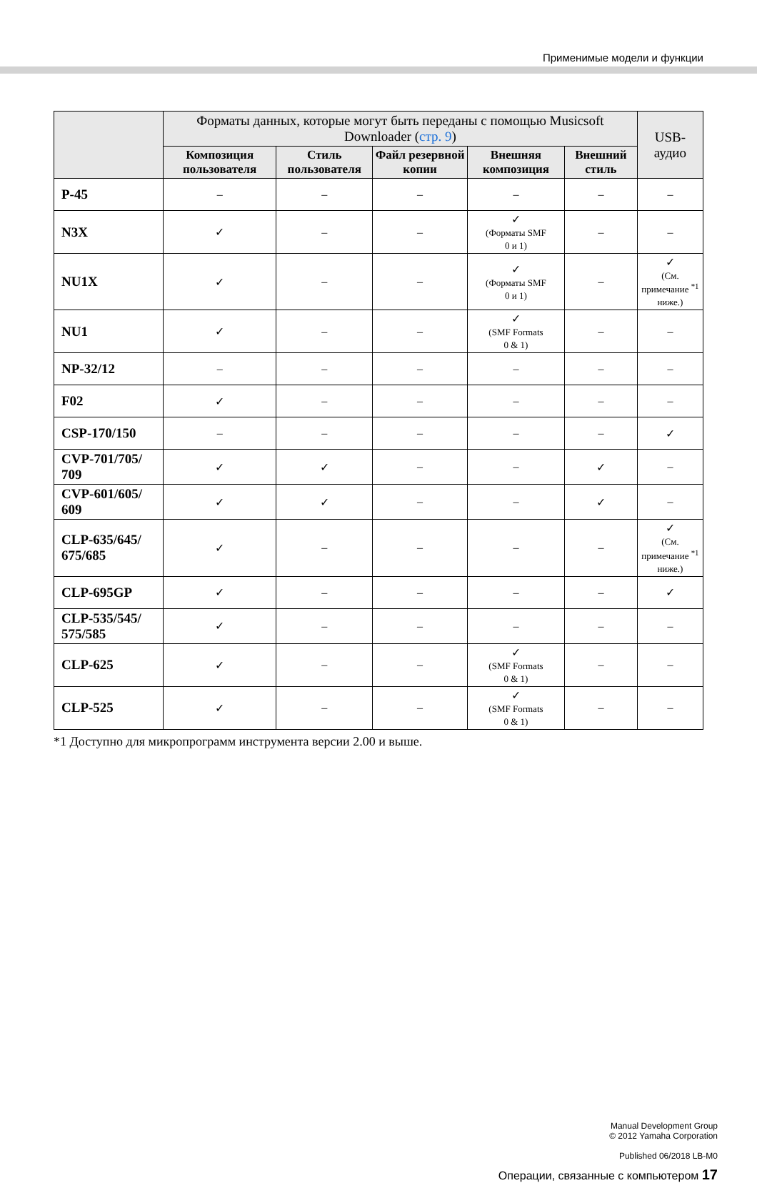Применимые модели и функции
| | Форматы данных, которые могут быть переданы с помощью Musicsoft Downloader ( стр. 9 ) | | | | | USB-аудио |
| --- | --- | --- | --- | --- | --- | --- |
| | Композиция пользователя | Стиль пользователя | Файл резервной копии | Внешняя композиция | Внешний стиль | |
| P-45 | – | – | – | – | – | – |
| N3X | ✓ | – | – | ✓ (Форматы SMF 0 и 1) | – | – |
| NU1X | ✓ | – | – | ✓ (Форматы SMF 0 и 1) | – | ✓ (См. примечание <sup>*1</sup> ниже.) |
| NU1 | ✓ | – | – | ✓ (SMF Formats 0 & 1) | – | – |
| NP-32/12 | – | – | – | – | – | – |
| F02 | ✓ | – | – | – | – | – |
| CSP-170/150 | – | – | – | – | – | ✓ |
| CVP-701/705/ 709 | ✓ | ✓ | – | – | ✓ | – |
| CVP-601/605/ 609 | ✓ | ✓ | – | – | ✓ | – |
| CLP-635/645/ 675/685 | ✓ | – | – | – | – | ✓ (См. примечание <sup>*1</sup> ниже.) |
| CLP-695GP | ✓ | – | – | – | – | ✓ |
| CLP-535/545/ 575/585 | ✓ | – | – | – | – | – |
| CLP-625 | ✓ | – | – | ✓ (SMF Formats 0 & 1) | – | – |
| CLP-525 | ✓ | – | – | ✓ (SMF Formats 0 & 1) | – | – |
*1 Доступно для микропрограмм инструмента версии 2.00 и выше.
Manual Development Group
© 2012 Yamaha Corporation
Published 06/2018 LB-M0
Операции, связанные с компьютером 17